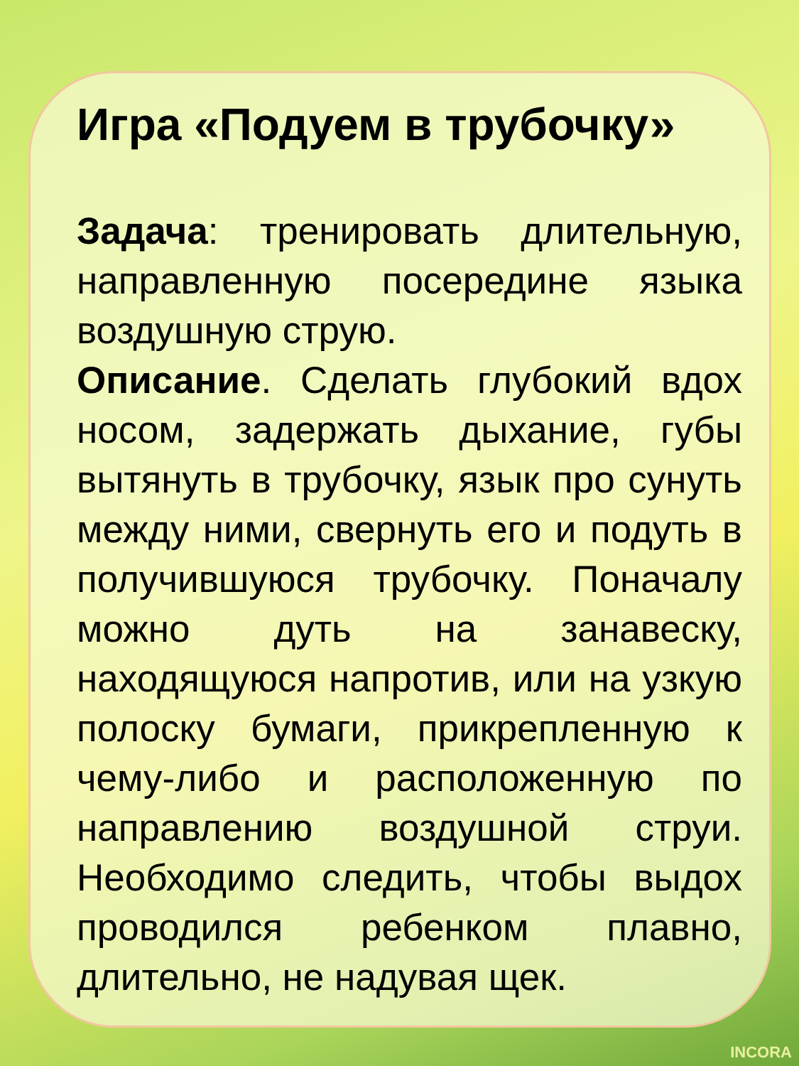Игра «Подуем в трубочку»
Задача: тренировать длительную, направленную посередине языка воздушную струю.
Описание. Сделать глубокий вдох носом, задержать дыхание, губы вытянуть в трубочку, язык про сунуть между ними, свернуть его и подуть в получившуюся трубочку. Поначалу можно дуть на занавеску, находящуюся напротив, или на узкую полоску бумаги, прикрепленную к чему-либо и расположенную по направлению воздушной струи. Необходимо следить, чтобы выдох проводился ребенком плавно, длительно, не надувая щек.
INCORA